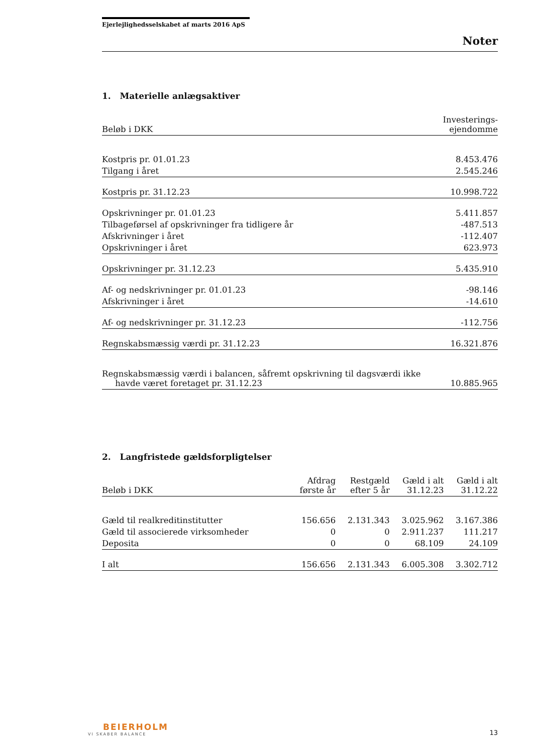Ejerlejlighedsselskabet af marts 2016 ApS
Noter
1. Materielle anlægsaktiver
| Beløb i DKK | Investerings- ejendomme |
| --- | --- |
| Kostpris pr. 01.01.23 | 8.453.476 |
| Tilgang i året | 2.545.246 |
| Kostpris pr. 31.12.23 | 10.998.722 |
| Opskrivninger pr. 01.01.23 | 5.411.857 |
| Tilbageførsel af opskrivninger fra tidligere år | -487.513 |
| Afskrivninger i året | -112.407 |
| Opskrivninger i året | 623.973 |
| Opskrivninger pr. 31.12.23 | 5.435.910 |
| Af- og nedskrivninger pr. 01.01.23 | -98.146 |
| Afskrivninger i året | -14.610 |
| Af- og nedskrivninger pr. 31.12.23 | -112.756 |
| Regnskabsmæssig værdi pr. 31.12.23 | 16.321.876 |
| Regnskabsmæssig værdi i balancen, såfremt opskrivning til dagsværdi ikke havde været foretaget pr. 31.12.23 | 10.885.965 |
2. Langfristede gældsforpligtelser
| Beløb i DKK | Afdrag første år | Restgæld efter 5 år | Gæld i alt 31.12.23 | Gæld i alt 31.12.22 |
| --- | --- | --- | --- | --- |
| Gæld til realkreditinstitutter | 156.656 | 2.131.343 | 3.025.962 | 3.167.386 |
| Gæld til associerede virksomheder | 0 | 0 | 2.911.237 | 111.217 |
| Deposita | 0 | 0 | 68.109 | 24.109 |
| I alt | 156.656 | 2.131.343 | 6.005.308 | 3.302.712 |
BEIERHOLM
VI SKABER BALANCE
13